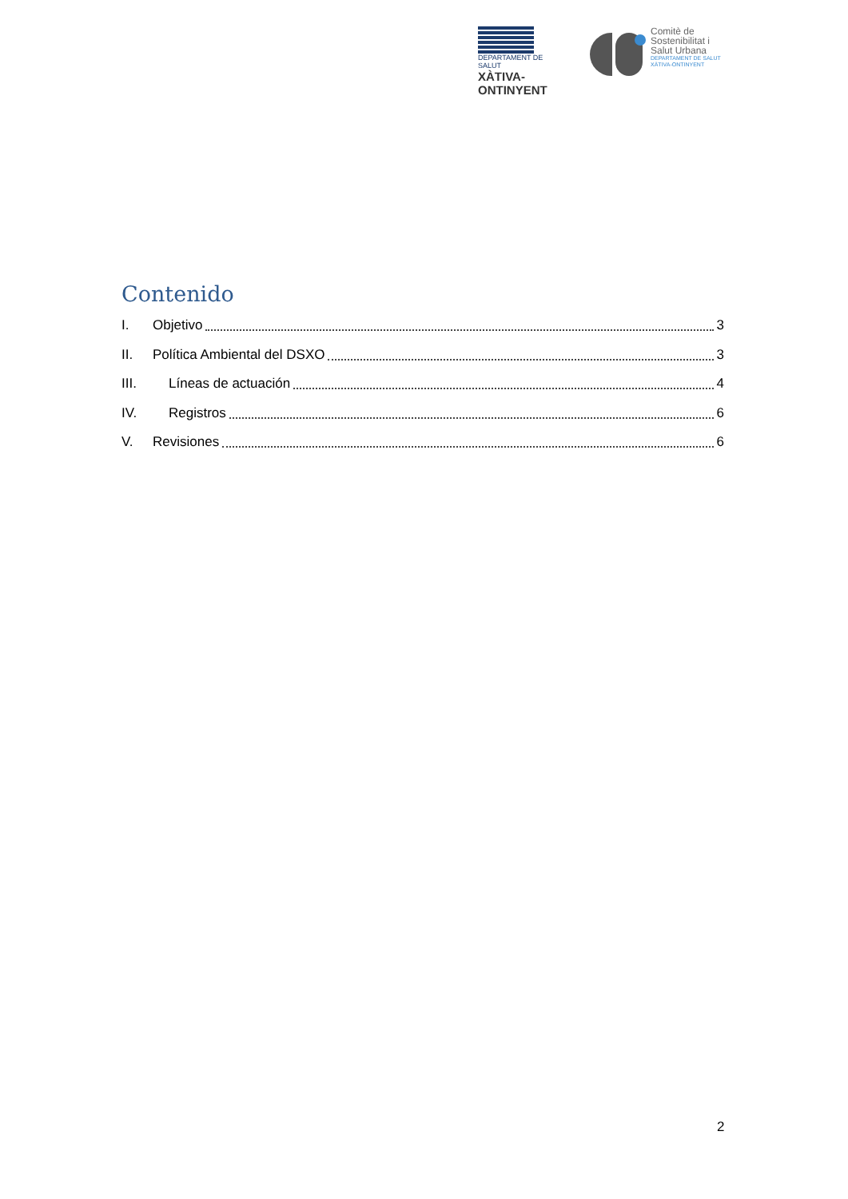DEPARTAMENT DE SALUT
XÀTIVA-ONTINYENT
Comitè de
Sostenibilitat i
Salut Urbana
DEPARTAMENT DE SALUT
XÀTIVA-ONTINYENT
Contenido
I. Objetivo 3
II. Política Ambiental del DSXO 3
III. Líneas de actuación 4
IV. Registros 6
V. Revisiones 6
2